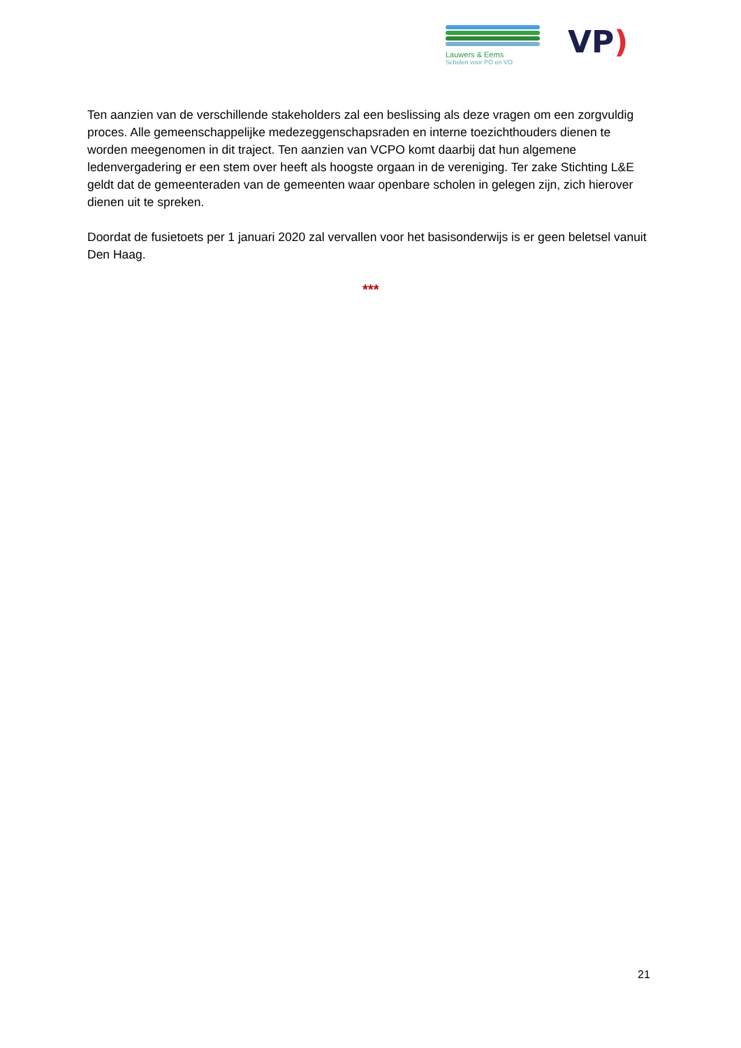Lauwers & Eems
Scholen voor PO en VO
VP)
Ten aanzien van de verschillende stakeholders zal een beslissing als deze vragen om een zorgvuldig proces. Alle gemeenschappelijke medezeggenschapsraden en interne toezichthouders dienen te worden meegenomen in dit traject. Ten aanzien van VCPO komt daarbij dat hun algemene ledenvergadering er een stem over heeft als hoogste orgaan in de vereniging. Ter zake Stichting L&E geldt dat de gemeenteraden van de gemeenten waar openbare scholen in gelegen zijn, zich hierover dienen uit te spreken.
Doordat de fusietoets per 1 januari 2020 zal vervallen voor het basisonderwijs is er geen beletsel vanuit Den Haag.
***
21